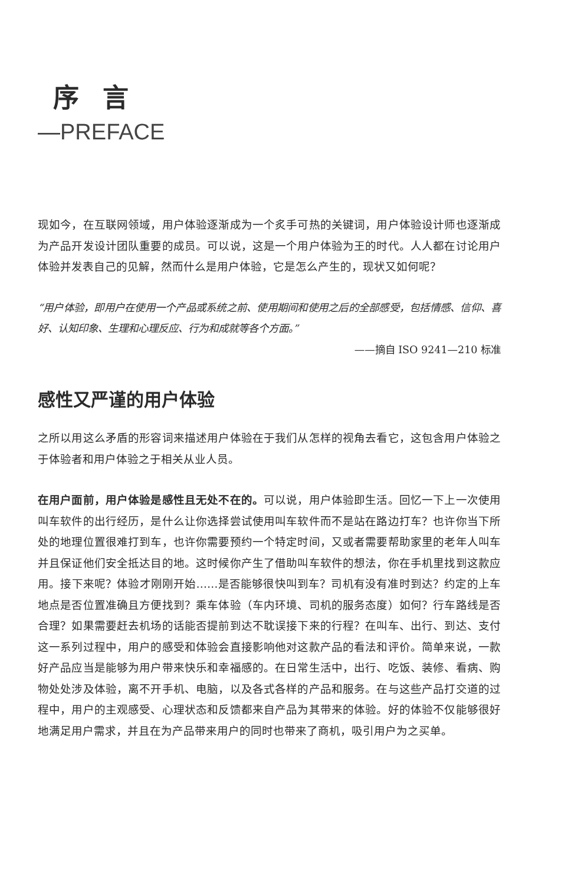序言
—PREFACE
现如今，在互联网领域，用户体验逐渐成为一个炙手可热的关键词，用户体验设计师也逐渐成为产品开发设计团队重要的成员。可以说，这是一个用户体验为王的时代。人人都在讨论用户体验并发表自己的见解，然而什么是用户体验，它是怎么产生的，现状又如何呢？
“用户体验，即用户在使用一个产品或系统之前、使用期间和使用之后的全部感受，包括情感、信仰、喜好、认知印象、生理和心理反应、行为和成就等各个方面。”
——摘自 ISO 9241—210 标准
感性又严谨的用户体验
之所以用这么矛盾的形容词来描述用户体验在于我们从怎样的视角去看它，这包含用户体验之于体验者和用户体验之于相关从业人员。
在用户面前，用户体验是感性且无处不在的。可以说，用户体验即生活。回忆一下上一次使用叫车软件的出行经历，是什么让你选择尝试使用叫车软件而不是站在路边打车？也许你当下所处的地理位置很难打到车，也许你需要预约一个特定时间，又或者需要帮助家里的老年人叫车并且保证他们安全抵达目的地。这时候你产生了借助叫车软件的想法，你在手机里找到这款应用。接下来呢？体验才刚刚开始……是否能够很快叫到车？司机有没有准时到达？约定的上车地点是否位置准确且方便找到？乘车体验（车内环境、司机的服务态度）如何？行车路线是否合理？如果需要赶去机场的话能否提前到达不耽误接下来的行程？在叫车、出行、到达、支付这一系列过程中，用户的感受和体验会直接影响他对这款产品的看法和评价。简单来说，一款好产品应当是能够为用户带来快乐和幸福感的。在日常生活中，出行、吃饭、装修、看病、购物处处涉及体验，离不开手机、电脑，以及各式各样的产品和服务。在与这些产品打交道的过程中，用户的主观感受、心理状态和反馈都来自产品为其带来的体验。好的体验不仅能够很好地满足用户需求，并且在为产品带来用户的同时也带来了商机，吸引用户为之买单。